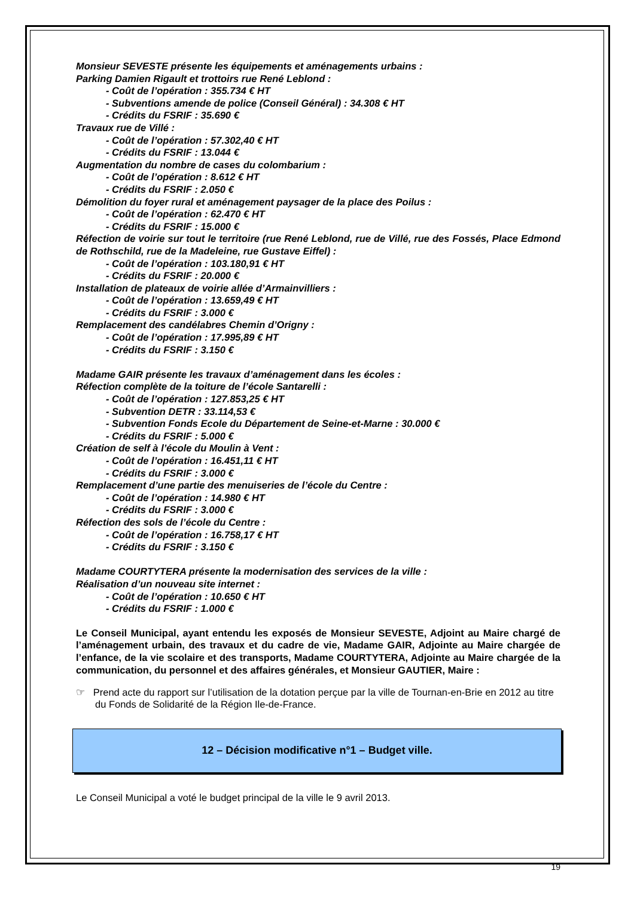Monsieur SEVESTE présente les équipements et aménagements urbains :
Parking Damien Rigault et trottoirs rue René Leblond :
- Coût de l’opération : 355.734 € HT
- Subventions amende de police (Conseil Général) : 34.308 € HT
- Crédits du FSRIF : 35.690 €
Travaux rue de Villé :
- Coût de l’opération : 57.302,40 € HT
- Crédits du FSRIF : 13.044 €
Augmentation du nombre de cases du colombarium :
- Coût de l’opération : 8.612 € HT
- Crédits du FSRIF : 2.050 €
Démolition du foyer rural et aménagement paysager de la place des Poilus :
- Coût de l’opération : 62.470 € HT
- Crédits du FSRIF : 15.000 €
Réfection de voirie sur tout le territoire (rue René Leblond, rue de Villé, rue des Fossés, Place Edmond de Rothschild, rue de la Madeleine, rue Gustave Eiffel) :
- Coût de l’opération : 103.180,91 € HT
- Crédits du FSRIF : 20.000 €
Installation de plateaux de voirie allée d’Armainvilliers :
- Coût de l’opération : 13.659,49 € HT
- Crédits du FSRIF : 3.000 €
Remplacement des candélabres Chemin d’Origny :
- Coût de l’opération : 17.995,89 € HT
- Crédits du FSRIF : 3.150 €
Madame GAIR présente les travaux d’aménagement dans les écoles :
Réfection complète de la toiture de l’école Santarelli :
- Coût de l’opération : 127.853,25 € HT
- Subvention DETR : 33.114,53 €
- Subvention Fonds Ecole du Département de Seine-et-Marne : 30.000 €
- Crédits du FSRIF : 5.000 €
Création de self à l’école du Moulin à Vent :
- Coût de l’opération : 16.451,11 € HT
- Crédits du FSRIF : 3.000 €
Remplacement d’une partie des menuiseries de l’école du Centre :
- Coût de l’opération : 14.980 € HT
- Crédits du FSRIF : 3.000 €
Réfection des sols de l’école du Centre :
- Coût de l’opération : 16.758,17 € HT
- Crédits du FSRIF : 3.150 €
Madame COURTYTERA présente la modernisation des services de la ville :
Réalisation d’un nouveau site internet :
- Coût de l’opération : 10.650 € HT
- Crédits du FSRIF : 1.000 €
Le Conseil Municipal, ayant entendu les exposés de Monsieur SEVESTE, Adjoint au Maire chargé de l’aménagement urbain, des travaux et du cadre de vie, Madame GAIR, Adjointe au Maire chargée de l’enfance, de la vie scolaire et des transports, Madame COURTYTERA, Adjointe au Maire chargée de la communication, du personnel et des affaires générales, et Monsieur GAUTIER, Maire :
☞ Prend acte du rapport sur l’utilisation de la dotation perçue par la ville de Tournan-en-Brie en 2012 au titre du Fonds de Solidarité de la Région Ile-de-France.
12 – Décision modificative n°1 – Budget ville.
Le Conseil Municipal a voté le budget principal de la ville le 9 avril 2013.
19